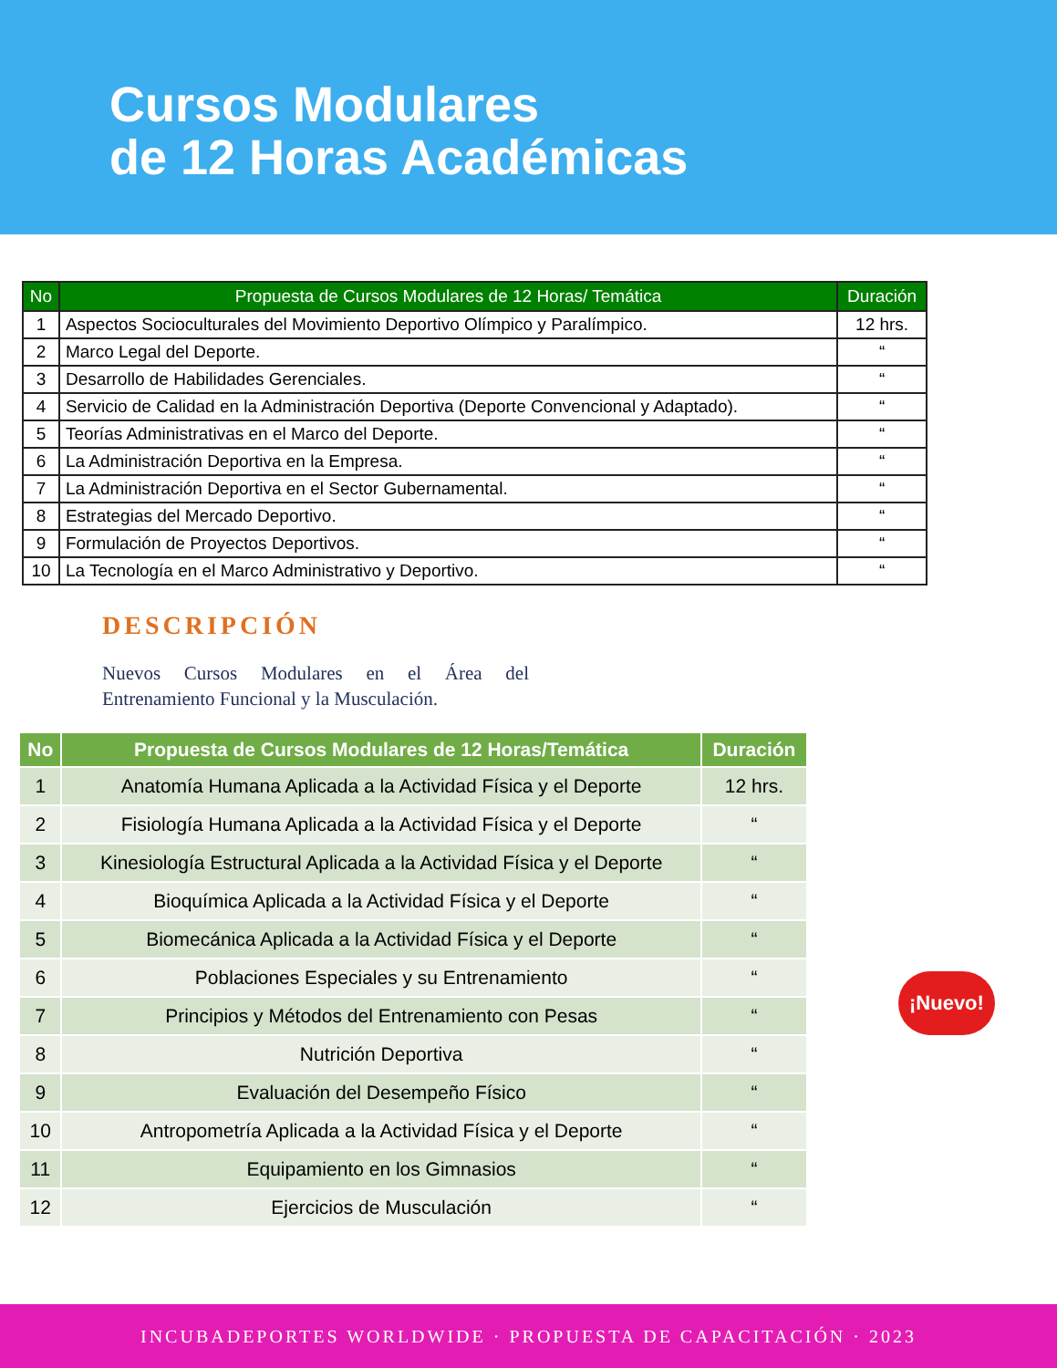Cursos Modulares
de 12 Horas Académicas
| No | Propuesta de Cursos Modulares de 12 Horas/ Temática | Duración |
| --- | --- | --- |
| 1 | Aspectos Socioculturales del Movimiento Deportivo Olímpico y Paralímpico. | 12 hrs. |
| 2 | Marco Legal del Deporte. | “ |
| 3 | Desarrollo de Habilidades Gerenciales. | “ |
| 4 | Servicio de Calidad en la Administración Deportiva (Deporte Convencional y Adaptado). | “ |
| 5 | Teorías Administrativas en el Marco del Deporte. | “ |
| 6 | La Administración Deportiva en la Empresa. | “ |
| 7 | La Administración Deportiva en el Sector Gubernamental. | “ |
| 8 | Estrategias del Mercado Deportivo. | “ |
| 9 | Formulación de Proyectos Deportivos. | “ |
| 10 | La Tecnología en el Marco Administrativo y Deportivo. | “ |
DESCRIPCIÓN
Nuevos Cursos Modulares en el Área del Entrenamiento Funcional y la Musculación.
| No | Propuesta de Cursos Modulares de 12 Horas/Temática | Duración |
| --- | --- | --- |
| 1 | Anatomía Humana Aplicada a la Actividad Física y el Deporte | 12 hrs. |
| 2 | Fisiología Humana Aplicada a la Actividad Física y el Deporte | “ |
| 3 | Kinesiología Estructural Aplicada a la Actividad Física y el Deporte | “ |
| 4 | Bioquímica Aplicada a la Actividad Física y el Deporte | “ |
| 5 | Biomecánica Aplicada a la Actividad Física y el Deporte | “ |
| 6 | Poblaciones Especiales y su Entrenamiento | “ |
| 7 | Principios y Métodos del Entrenamiento con Pesas | “ |
| 8 | Nutrición Deportiva | “ |
| 9 | Evaluación del Desempeño Físico | “ |
| 10 | Antropometría Aplicada a la Actividad Física y el Deporte | “ |
| 11 | Equipamiento en los Gimnasios | “ |
| 12 | Ejercicios de Musculación | “ |
¡Nuevo!
INCUBADEPORTES WORLDWIDE · PROPUESTA DE CAPACITACIÓN · 2023